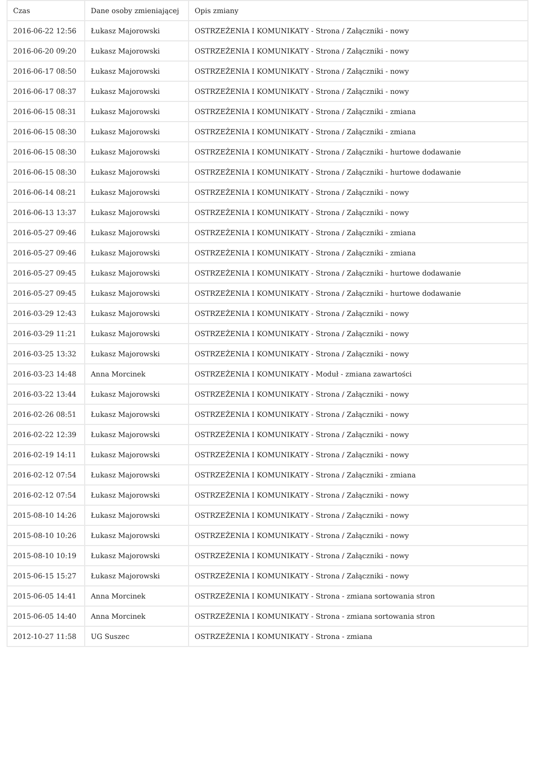| Czas | Dane osoby zmieniającej | Opis zmiany |
| --- | --- | --- |
| 2016-06-22 12:56 | Łukasz Majorowski | OSTRZEŻENIA I KOMUNIKATY - Strona / Załączniki - nowy |
| 2016-06-20 09:20 | Łukasz Majorowski | OSTRZEŻENIA I KOMUNIKATY - Strona / Załączniki - nowy |
| 2016-06-17 08:50 | Łukasz Majorowski | OSTRZEŻENIA I KOMUNIKATY - Strona / Załączniki - nowy |
| 2016-06-17 08:37 | Łukasz Majorowski | OSTRZEŻENIA I KOMUNIKATY - Strona / Załączniki - nowy |
| 2016-06-15 08:31 | Łukasz Majorowski | OSTRZEŻENIA I KOMUNIKATY - Strona / Załączniki - zmiana |
| 2016-06-15 08:30 | Łukasz Majorowski | OSTRZEŻENIA I KOMUNIKATY - Strona / Załączniki - zmiana |
| 2016-06-15 08:30 | Łukasz Majorowski | OSTRZEŻENIA I KOMUNIKATY - Strona / Załączniki - hurtowe dodawanie |
| 2016-06-15 08:30 | Łukasz Majorowski | OSTRZEŻENIA I KOMUNIKATY - Strona / Załączniki - hurtowe dodawanie |
| 2016-06-14 08:21 | Łukasz Majorowski | OSTRZEŻENIA I KOMUNIKATY - Strona / Załączniki - nowy |
| 2016-06-13 13:37 | Łukasz Majorowski | OSTRZEŻENIA I KOMUNIKATY - Strona / Załączniki - nowy |
| 2016-05-27 09:46 | Łukasz Majorowski | OSTRZEŻENIA I KOMUNIKATY - Strona / Załączniki - zmiana |
| 2016-05-27 09:46 | Łukasz Majorowski | OSTRZEŻENIA I KOMUNIKATY - Strona / Załączniki - zmiana |
| 2016-05-27 09:45 | Łukasz Majorowski | OSTRZEŻENIA I KOMUNIKATY - Strona / Załączniki - hurtowe dodawanie |
| 2016-05-27 09:45 | Łukasz Majorowski | OSTRZEŻENIA I KOMUNIKATY - Strona / Załączniki - hurtowe dodawanie |
| 2016-03-29 12:43 | Łukasz Majorowski | OSTRZEŻENIA I KOMUNIKATY - Strona / Załączniki - nowy |
| 2016-03-29 11:21 | Łukasz Majorowski | OSTRZEŻENIA I KOMUNIKATY - Strona / Załączniki - nowy |
| 2016-03-25 13:32 | Łukasz Majorowski | OSTRZEŻENIA I KOMUNIKATY - Strona / Załączniki - nowy |
| 2016-03-23 14:48 | Anna Morcinek | OSTRZEŻENIA I KOMUNIKATY - Moduł - zmiana zawartości |
| 2016-03-22 13:44 | Łukasz Majorowski | OSTRZEŻENIA I KOMUNIKATY - Strona / Załączniki - nowy |
| 2016-02-26 08:51 | Łukasz Majorowski | OSTRZEŻENIA I KOMUNIKATY - Strona / Załączniki - nowy |
| 2016-02-22 12:39 | Łukasz Majorowski | OSTRZEŻENIA I KOMUNIKATY - Strona / Załączniki - nowy |
| 2016-02-19 14:11 | Łukasz Majorowski | OSTRZEŻENIA I KOMUNIKATY - Strona / Załączniki - nowy |
| 2016-02-12 07:54 | Łukasz Majorowski | OSTRZEŻENIA I KOMUNIKATY - Strona / Załączniki - zmiana |
| 2016-02-12 07:54 | Łukasz Majorowski | OSTRZEŻENIA I KOMUNIKATY - Strona / Załączniki - nowy |
| 2015-08-10 14:26 | Łukasz Majorowski | OSTRZEŻENIA I KOMUNIKATY - Strona / Załączniki - nowy |
| 2015-08-10 10:26 | Łukasz Majorowski | OSTRZEŻENIA I KOMUNIKATY - Strona / Załączniki - nowy |
| 2015-08-10 10:19 | Łukasz Majorowski | OSTRZEŻENIA I KOMUNIKATY - Strona / Załączniki - nowy |
| 2015-06-15 15:27 | Łukasz Majorowski | OSTRZEŻENIA I KOMUNIKATY - Strona / Załączniki - nowy |
| 2015-06-05 14:41 | Anna Morcinek | OSTRZEŻENIA I KOMUNIKATY - Strona - zmiana sortowania stron |
| 2015-06-05 14:40 | Anna Morcinek | OSTRZEŻENIA I KOMUNIKATY - Strona - zmiana sortowania stron |
| 2012-10-27 11:58 | UG Suszec | OSTRZEŻENIA I KOMUNIKATY - Strona - zmiana |